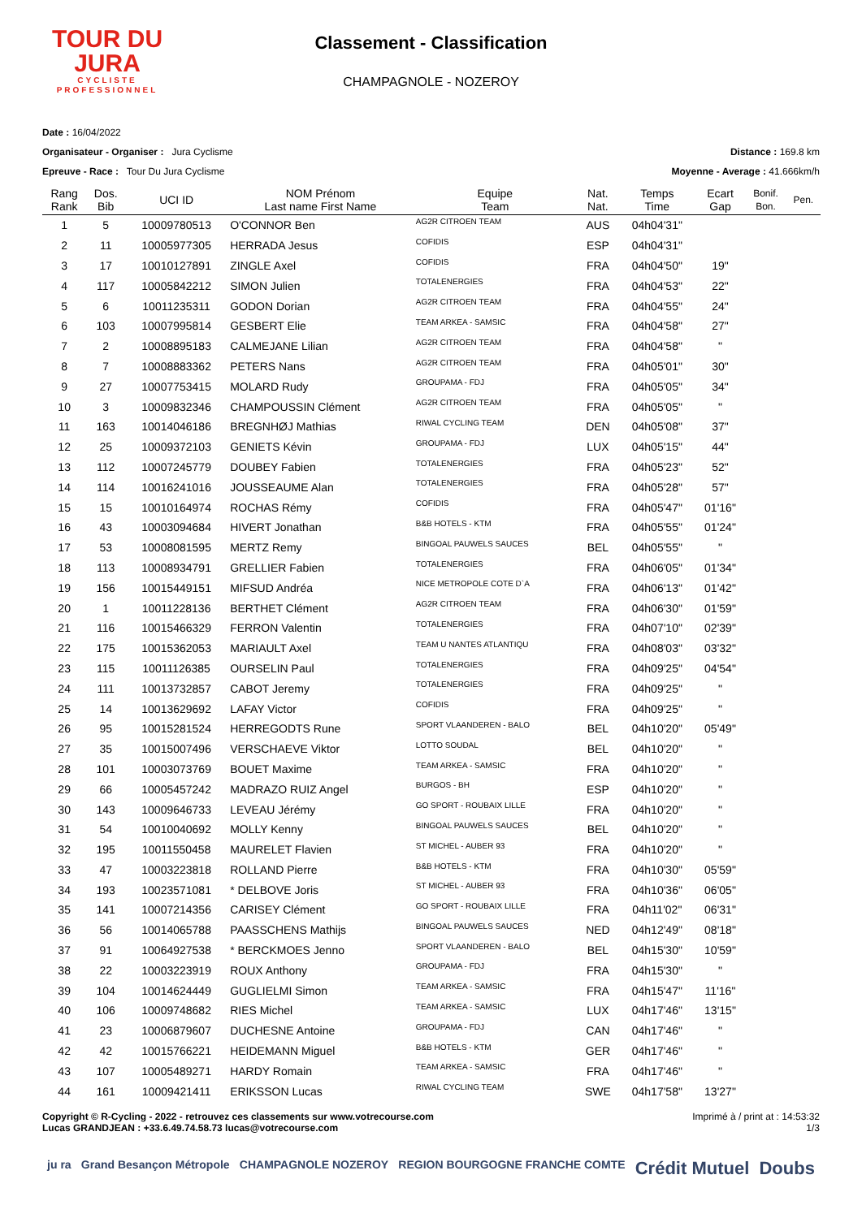TOUR DU
JURA
CYCLISTE
PROFESSIONNEL
Classement - Classification
CHAMPAGNOLE - NOZEROY
Date : 16/04/2022
Organisateur - Organiser : Jura Cyclisme
Distance : 169.8 km
Epreuve - Race : Tour Du Jura Cyclisme
Moyenne - Average : 41.666km/h
| Rang Rank | Dos. Bib | UCI ID | NOM Prénom Last name First Name | Equipe Team | Nat. Nat. | Temps Time | Ecart Gap | Bonif. Bon. | Pen. |
| --- | --- | --- | --- | --- | --- | --- | --- | --- | --- |
| 1 | 5 | 10009780513 | O'CONNOR Ben | AG2R CITROEN TEAM | AUS | 04h04'31" | | | |
| 2 | 11 | 10005977305 | HERRADA Jesus | COFIDIS | ESP | 04h04'31" | | | |
| 3 | 17 | 10010127891 | ZINGLE Axel | COFIDIS | FRA | 04h04'50" | 19" | | |
| 4 | 117 | 10005842212 | SIMON Julien | TOTALENERGIES | FRA | 04h04'53" | 22" | | |
| 5 | 6 | 10011235311 | GODON Dorian | AG2R CITROEN TEAM | FRA | 04h04'55" | 24" | | |
| 6 | 103 | 10007995814 | GESBERT Elie | TEAM ARKEA - SAMSIC | FRA | 04h04'58" | 27" | | |
| 7 | 2 | 10008895183 | CALMEJANE Lilian | AG2R CITROEN TEAM | FRA | 04h04'58" | " | | |
| 8 | 7 | 10008883362 | PETERS Nans | AG2R CITROEN TEAM | FRA | 04h05'01" | 30" | | |
| 9 | 27 | 10007753415 | MOLARD Rudy | GROUPAMA - FDJ | FRA | 04h05'05" | 34" | | |
| 10 | 3 | 10009832346 | CHAMPOUSSIN Clément | AG2R CITROEN TEAM | FRA | 04h05'05" | " | | |
| 11 | 163 | 10014046186 | BREGNHØJ Mathias | RIWAL CYCLING TEAM | DEN | 04h05'08" | 37" | | |
| 12 | 25 | 10009372103 | GENIETS Kévin | GROUPAMA - FDJ | LUX | 04h05'15" | 44" | | |
| 13 | 112 | 10007245779 | DOUBEY Fabien | TOTALENERGIES | FRA | 04h05'23" | 52" | | |
| 14 | 114 | 10016241016 | JOUSSEAUME Alan | TOTALENERGIES | FRA | 04h05'28" | 57" | | |
| 15 | 15 | 10010164974 | ROCHAS Rémy | COFIDIS | FRA | 04h05'47" | 01'16" | | |
| 16 | 43 | 10003094684 | HIVERT Jonathan | B&B HOTELS - KTM | FRA | 04h05'55" | 01'24" | | |
| 17 | 53 | 10008081595 | MERTZ Remy | BINGOAL PAUWELS SAUCES | BEL | 04h05'55" | " | | |
| 18 | 113 | 10008934791 | GRELLIER Fabien | TOTALENERGIES | FRA | 04h06'05" | 01'34" | | |
| 19 | 156 | 10015449151 | MIFSUD Andréa | NICE METROPOLE COTE D`A | FRA | 04h06'13" | 01'42" | | |
| 20 | 1 | 10011228136 | BERTHET Clément | AG2R CITROEN TEAM | FRA | 04h06'30" | 01'59" | | |
| 21 | 116 | 10015466329 | FERRON Valentin | TOTALENERGIES | FRA | 04h07'10" | 02'39" | | |
| 22 | 175 | 10015362053 | MARIAULT Axel | TEAM U NANTES ATLANTIQU | FRA | 04h08'03" | 03'32" | | |
| 23 | 115 | 10011126385 | OURSELIN Paul | TOTALENERGIES | FRA | 04h09'25" | 04'54" | | |
| 24 | 111 | 10013732857 | CABOT Jeremy | TOTALENERGIES | FRA | 04h09'25" | " | | |
| 25 | 14 | 10013629692 | LAFAY Victor | COFIDIS | FRA | 04h09'25" | " | | |
| 26 | 95 | 10015281524 | HERREGODTS Rune | SPORT VLAANDEREN - BALO | BEL | 04h10'20" | 05'49" | | |
| 27 | 35 | 10015007496 | VERSCHAEVE Viktor | LOTTO SOUDAL | BEL | 04h10'20" | " | | |
| 28 | 101 | 10003073769 | BOUET Maxime | TEAM ARKEA - SAMSIC | FRA | 04h10'20" | " | | |
| 29 | 66 | 10005457242 | MADRAZO RUIZ Angel | BURGOS - BH | ESP | 04h10'20" | " | | |
| 30 | 143 | 10009646733 | LEVEAU Jérémy | GO SPORT - ROUBAIX LILLE | FRA | 04h10'20" | " | | |
| 31 | 54 | 10010040692 | MOLLY Kenny | BINGOAL PAUWELS SAUCES | BEL | 04h10'20" | " | | |
| 32 | 195 | 10011550458 | MAURELET Flavien | ST MICHEL - AUBER 93 | FRA | 04h10'20" | " | | |
| 33 | 47 | 10003223818 | ROLLAND Pierre | B&B HOTELS - KTM | FRA | 04h10'30" | 05'59" | | |
| 34 | 193 | 10023571081 | * DELBOVE Joris | ST MICHEL - AUBER 93 | FRA | 04h10'36" | 06'05" | | |
| 35 | 141 | 10007214356 | CARISEY Clément | GO SPORT - ROUBAIX LILLE | FRA | 04h11'02" | 06'31" | | |
| 36 | 56 | 10014065788 | PAASSCHENS Mathijs | BINGOAL PAUWELS SAUCES | NED | 04h12'49" | 08'18" | | |
| 37 | 91 | 10064927538 | * BERCKMOES Jenno | SPORT VLAANDEREN - BALO | BEL | 04h15'30" | 10'59" | | |
| 38 | 22 | 10003223919 | ROUX Anthony | GROUPAMA - FDJ | FRA | 04h15'30" | " | | |
| 39 | 104 | 10014624449 | GUGLIELMI Simon | TEAM ARKEA - SAMSIC | FRA | 04h15'47" | 11'16" | | |
| 40 | 106 | 10009748682 | RIES Michel | TEAM ARKEA - SAMSIC | LUX | 04h17'46" | 13'15" | | |
| 41 | 23 | 10006879607 | DUCHESNE Antoine | GROUPAMA - FDJ | CAN | 04h17'46" | " | | |
| 42 | 42 | 10015766221 | HEIDEMANN Miguel | B&B HOTELS - KTM | GER | 04h17'46" | " | | |
| 43 | 107 | 10005489271 | HARDY Romain | TEAM ARKEA - SAMSIC | FRA | 04h17'46" | " | | |
| 44 | 161 | 10009421411 | ERIKSSON Lucas | RIWAL CYCLING TEAM | SWE | 04h17'58" | 13'27" | | |
Copyright © R-Cycling - 2022 - retrouvez ces classements sur www.votrecourse.com
Lucas GRANDJEAN : +33.6.49.74.58.73 lucas@votrecourse.com
Imprimé à / print at : 14:53:32
1/3
ju ra Grand Besançon Métropole CHAMPAGNOLE NOZEROY REGION BOURGOGNE FRANCHE COMTE Crédit Mutuel Doubs